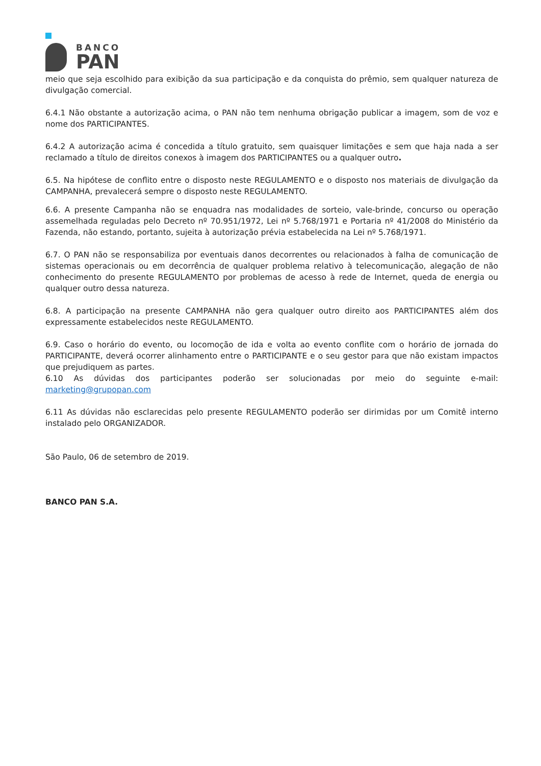BANCO
PAN
meio que seja escolhido para exibição da sua participação e da conquista do prêmio, sem qualquer natureza de divulgação comercial.
6.4.1 Não obstante a autorização acima, o PAN não tem nenhuma obrigação publicar a imagem, som de voz e nome dos PARTICIPANTES.
6.4.2 A autorização acima é concedida a título gratuito, sem quaisquer limitações e sem que haja nada a ser reclamado a título de direitos conexos à imagem dos PARTICIPANTES ou a qualquer outro.
6.5. Na hipótese de conflito entre o disposto neste REGULAMENTO e o disposto nos materiais de divulgação da CAMPANHA, prevalecerá sempre o disposto neste REGULAMENTO.
6.6. A presente Campanha não se enquadra nas modalidades de sorteio, vale-brinde, concurso ou operação assemelhada reguladas pelo Decreto nº 70.951/1972, Lei nº 5.768/1971 e Portaria nº 41/2008 do Ministério da Fazenda, não estando, portanto, sujeita à autorização prévia estabelecida na Lei nº 5.768/1971.
6.7. O PAN não se responsabiliza por eventuais danos decorrentes ou relacionados à falha de comunicação de sistemas operacionais ou em decorrência de qualquer problema relativo à telecomunicação, alegação de não conhecimento do presente REGULAMENTO por problemas de acesso à rede de Internet, queda de energia ou qualquer outro dessa natureza.
6.8. A participação na presente CAMPANHA não gera qualquer outro direito aos PARTICIPANTES além dos expressamente estabelecidos neste REGULAMENTO.
6.9. Caso o horário do evento, ou locomoção de ida e volta ao evento conflite com o horário de jornada do PARTICIPANTE, deverá ocorrer alinhamento entre o PARTICIPANTE e o seu gestor para que não existam impactos que prejudiquem as partes.
6.10 As dúvidas dos participantes poderão ser solucionadas por meio do seguinte e-mail: marketing@grupopan.com
6.11 As dúvidas não esclarecidas pelo presente REGULAMENTO poderão ser dirimidas por um Comitê interno instalado pelo ORGANIZADOR.
São Paulo, 06 de setembro de 2019.
BANCO PAN S.A.